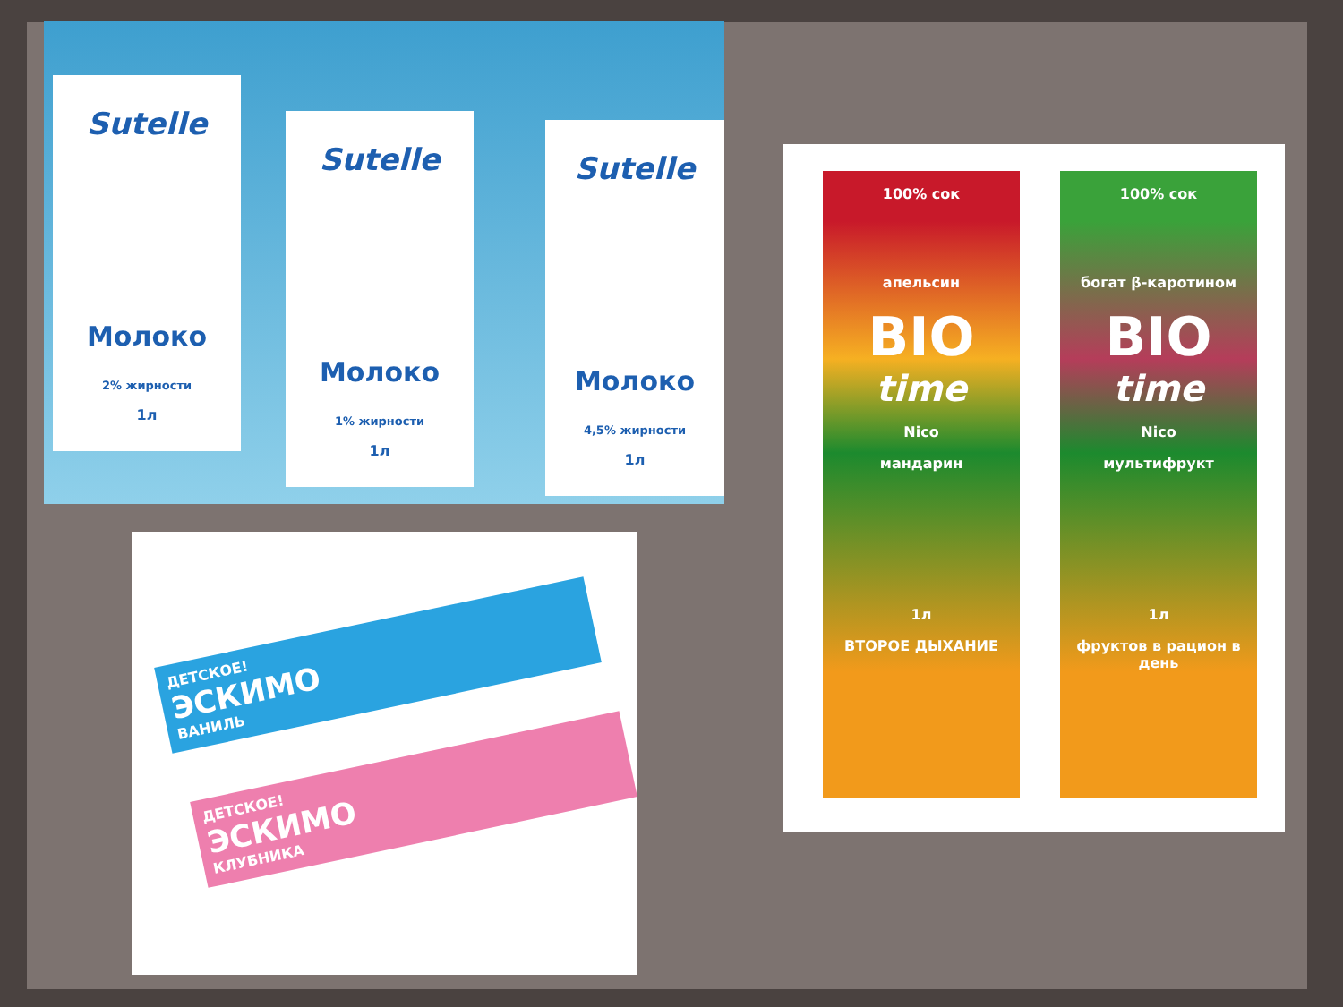Sutelle
Молоко
2% жирности
1л
Sutelle
Молоко
1% жирности
1л
Sutelle
Молоко
4,5% жирности
1л
ДЕТСКОЕ!
ЭСКИМО
ВАНИЛЬ
ДЕТСКОЕ!
ЭСКИМО
КЛУБНИКА
100% сок
апельсин
BIO
time
Nico
мандарин
1л
ВТОРОЕ ДЫХАНИЕ
100% сок
богат β-каротином
BIO
time
Nico
мультифрукт
1л
фруктов в рацион в день